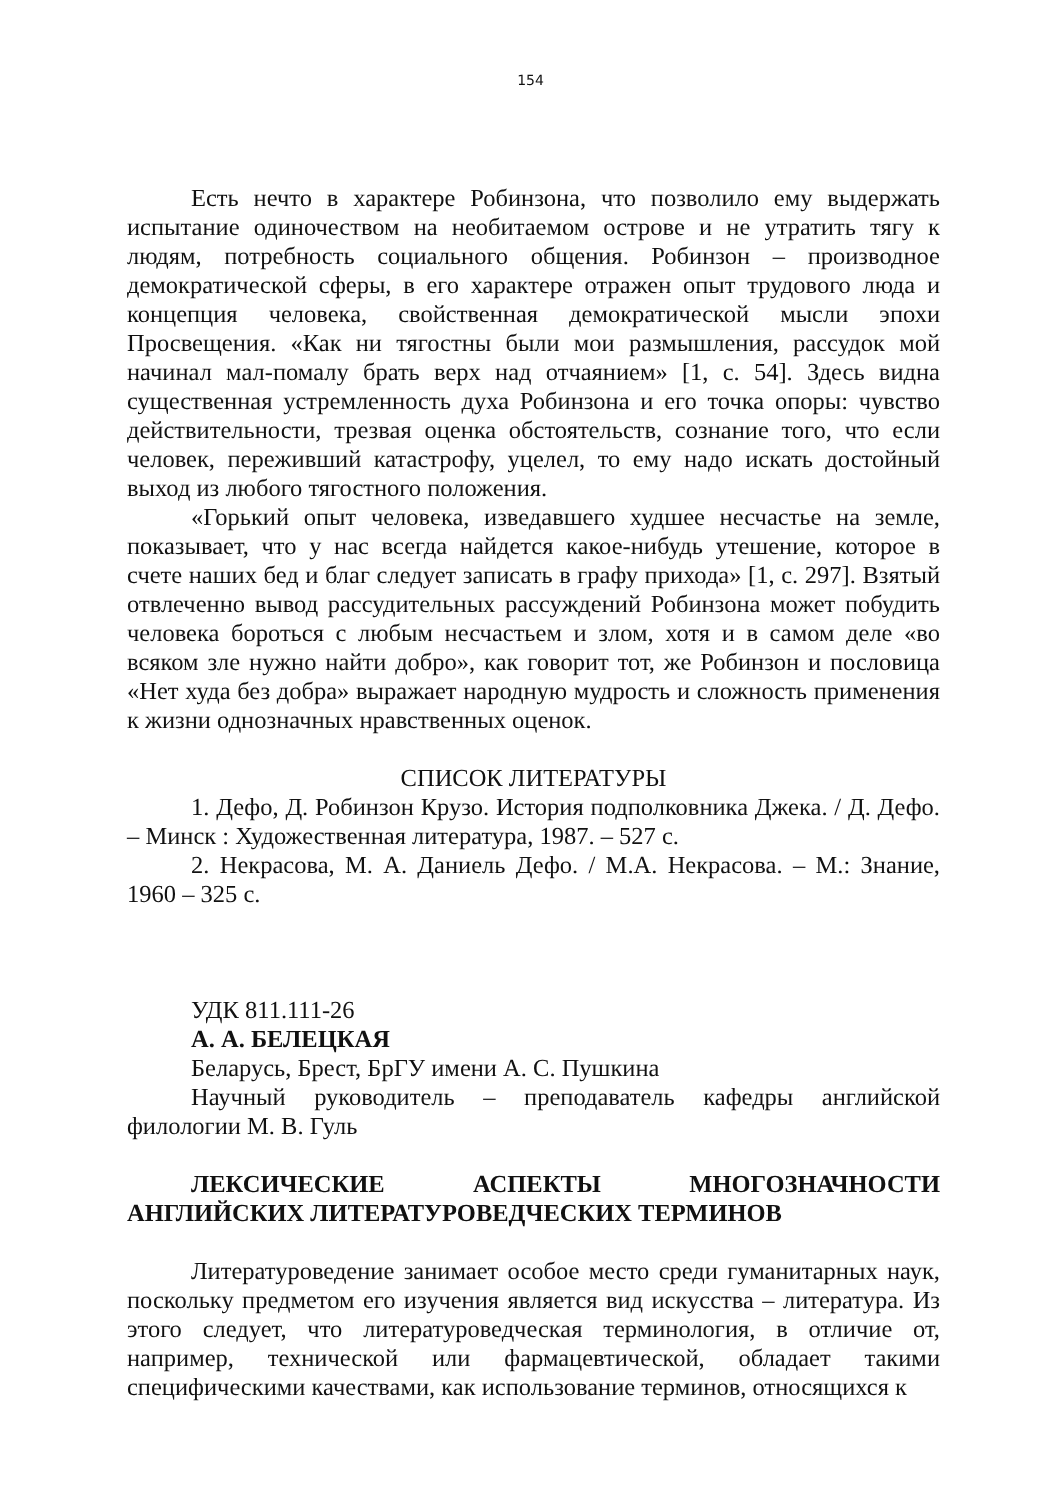154
Есть нечто в характере Робинзона, что позволило ему выдержать испытание одиночеством на необитаемом острове и не утратить тягу к людям, потребность социального общения. Робинзон – производное демократической сферы, в его характере отражен опыт трудового люда и концепция человека, свойственная демократической мысли эпохи Просвещения. «Как ни тягостны были мои размышления, рассудок мой начинал мал-помалу брать верх над отчаянием» [1, с. 54]. Здесь видна существенная устремленность духа Робинзона и его точка опоры: чувство действительности, трезвая оценка обстоятельств, сознание того, что если человек, переживший катастрофу, уцелел, то ему надо искать достойный выход из любого тягостного положения.
«Горький опыт человека, изведавшего худшее несчастье на земле, показывает, что у нас всегда найдется какое-нибудь утешение, которое в счете наших бед и благ следует записать в графу прихода» [1, с. 297]. Взятый отвлеченно вывод рассудительных рассуждений Робинзона может побудить человека бороться с любым несчастьем и злом, хотя и в самом деле «во всяком зле нужно найти добро», как говорит тот, же Робинзон и пословица «Нет худа без добра» выражает народную мудрость и сложность применения к жизни однозначных нравственных оценок.
СПИСОК ЛИТЕРАТУРЫ
1. Дефо, Д. Робинзон Крузо. История подполковника Джека. / Д. Дефо. – Минск : Художественная литература, 1987. – 527 с.
2. Некрасова, М. А. Даниель Дефо. / М.А. Некрасова. – М.: Знание, 1960 – 325 с.
УДК 811.111-26
А. А. БЕЛЕЦКАЯ
Беларусь, Брест, БрГУ имени А. С. Пушкина
Научный руководитель – преподаватель кафедры английской филологии М. В. Гуль
ЛЕКСИЧЕСКИЕ АСПЕКТЫ МНОГОЗНАЧНОСТИ АНГЛИЙСКИХ ЛИТЕРАТУРОВЕДЧЕСКИХ ТЕРМИНОВ
Литературоведение занимает особое место среди гуманитарных наук, поскольку предметом его изучения является вид искусства – литература. Из этого следует, что литературоведческая терминология, в отличие от, например, технической или фармацевтической, обладает такими специфическими качествами, как использование терминов, относящихся к